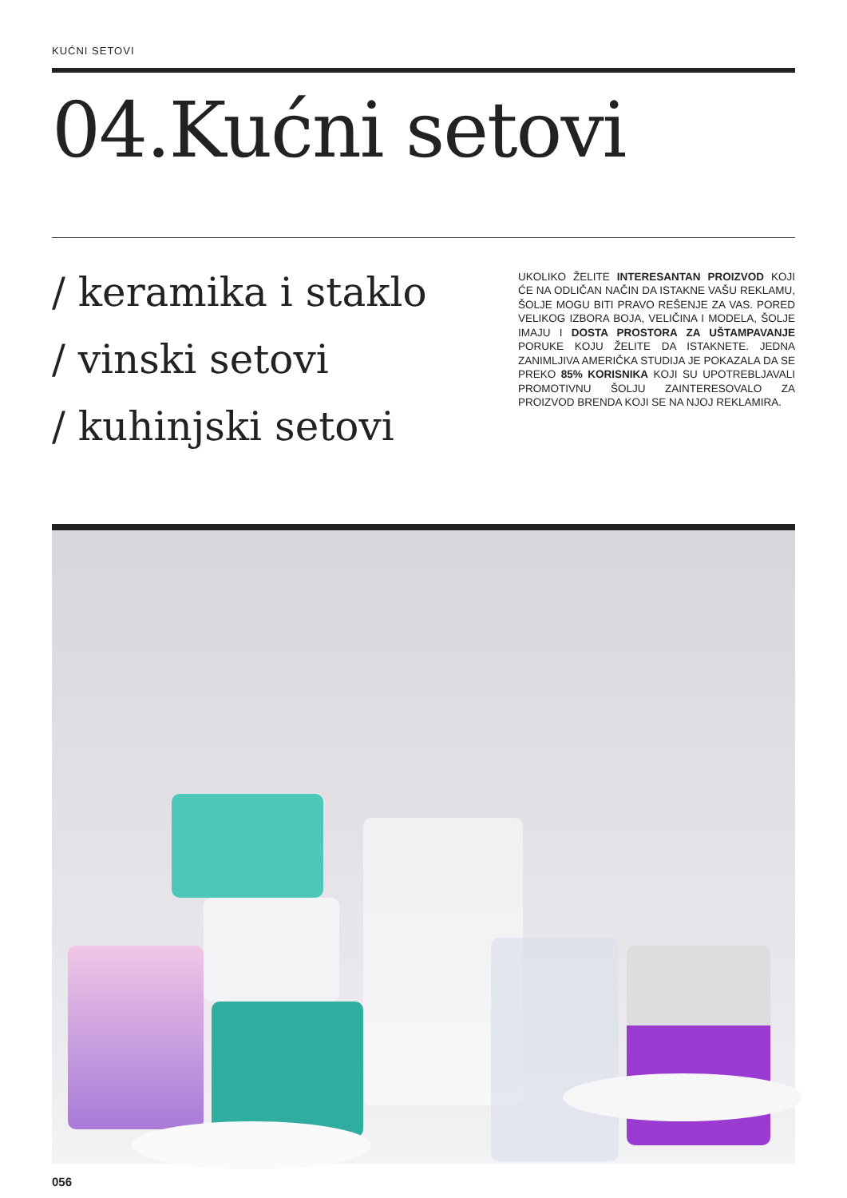KUĆNI SETOVI
04.Kućni setovi
/ keramika i staklo
/ vinski setovi
/ kuhinjski setovi
UKOLIKO ŽELITE INTERESANTAN PROIZVOD KOJI ĆE NA ODLIČAN NAČIN DA ISTAKNE VAŠU REKLAMU, ŠOLJE MOGU BITI PRAVO REŠENJE ZA VAS. PORED VELIKOG IZBORA BOJA, VELIČINA I MODELA, ŠOLJE IMAJU I DOSTA PROSTORA ZA UŠTAMPAVANJE PORUKE KOJU ŽELITE DA ISTAKNETE. JEDNA ZANIMLJIVA AMERIČKA STUDIJA JE POKAZALA DA SE PREKO 85% KORISNIKA KOJI SU UPOTREBLJAVALI PROMOTIVNU ŠOLJU ZAINTERESOVALO ZA PROIZVOD BRENDA KOJI SE NA NJOJ REKLAMIRA.
056